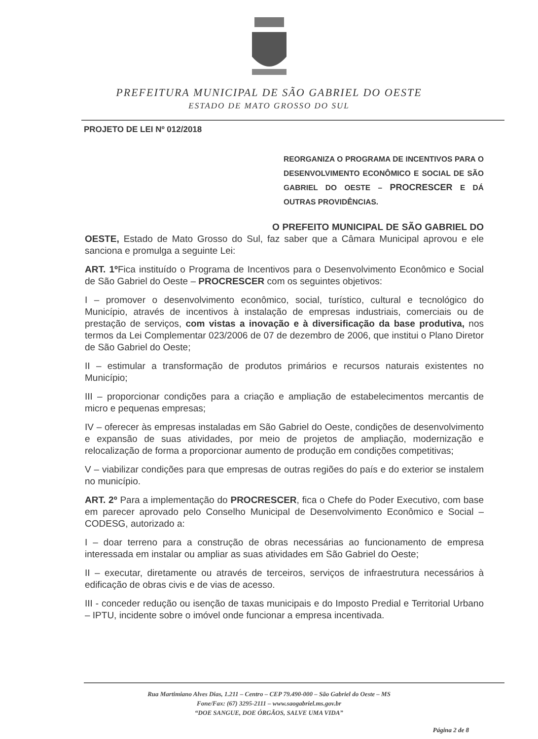PREFEITURA MUNICIPAL DE SÃO GABRIEL DO OESTE
ESTADO DE MATO GROSSO DO SUL
PROJETO DE LEI Nº 012/2018
REORGANIZA O PROGRAMA DE INCENTIVOS PARA O DESENVOLVIMENTO ECONÔMICO E SOCIAL DE SÃO GABRIEL DO OESTE – PROCRESCER E DÁ OUTRAS PROVIDÊNCIAS.
O PREFEITO MUNICIPAL DE SÃO GABRIEL DO OESTE, Estado de Mato Grosso do Sul, faz saber que a Câmara Municipal aprovou e ele sanciona e promulga a seguinte Lei:
ART. 1º Fica instituído o Programa de Incentivos para o Desenvolvimento Econômico e Social de São Gabriel do Oeste – PROCRESCER com os seguintes objetivos:
I – promover o desenvolvimento econômico, social, turístico, cultural e tecnológico do Município, através de incentivos à instalação de empresas industriais, comerciais ou de prestação de serviços, com vistas a inovação e à diversificação da base produtiva, nos termos da Lei Complementar 023/2006 de 07 de dezembro de 2006, que institui o Plano Diretor de São Gabriel do Oeste;
II – estimular a transformação de produtos primários e recursos naturais existentes no Município;
III – proporcionar condições para a criação e ampliação de estabelecimentos mercantis de micro e pequenas empresas;
IV – oferecer às empresas instaladas em São Gabriel do Oeste, condições de desenvolvimento e expansão de suas atividades, por meio de projetos de ampliação, modernização e relocalização de forma a proporcionar aumento de produção em condições competitivas;
V – viabilizar condições para que empresas de outras regiões do país e do exterior se instalem no município.
ART. 2º Para a implementação do PROCRESCER, fica o Chefe do Poder Executivo, com base em parecer aprovado pelo Conselho Municipal de Desenvolvimento Econômico e Social – CODESG, autorizado a:
I – doar terreno para a construção de obras necessárias ao funcionamento de empresa interessada em instalar ou ampliar as suas atividades em São Gabriel do Oeste;
II – executar, diretamente ou através de terceiros, serviços de infraestrutura necessários à edificação de obras civis e de vias de acesso.
III - conceder redução ou isenção de taxas municipais e do Imposto Predial e Territorial Urbano – IPTU, incidente sobre o imóvel onde funcionar a empresa incentivada.
Rua Martimiano Alves Dias, 1.211 – Centro – CEP 79.490-000 – São Gabriel do Oeste – MS
Fone/Fax: (67) 3295-2111 – www.saogabriel.ms.gov.br
“DOE SANGUE, DOE ÓRGÃOS, SALVE UMA VIDA”
Página 2 de 8